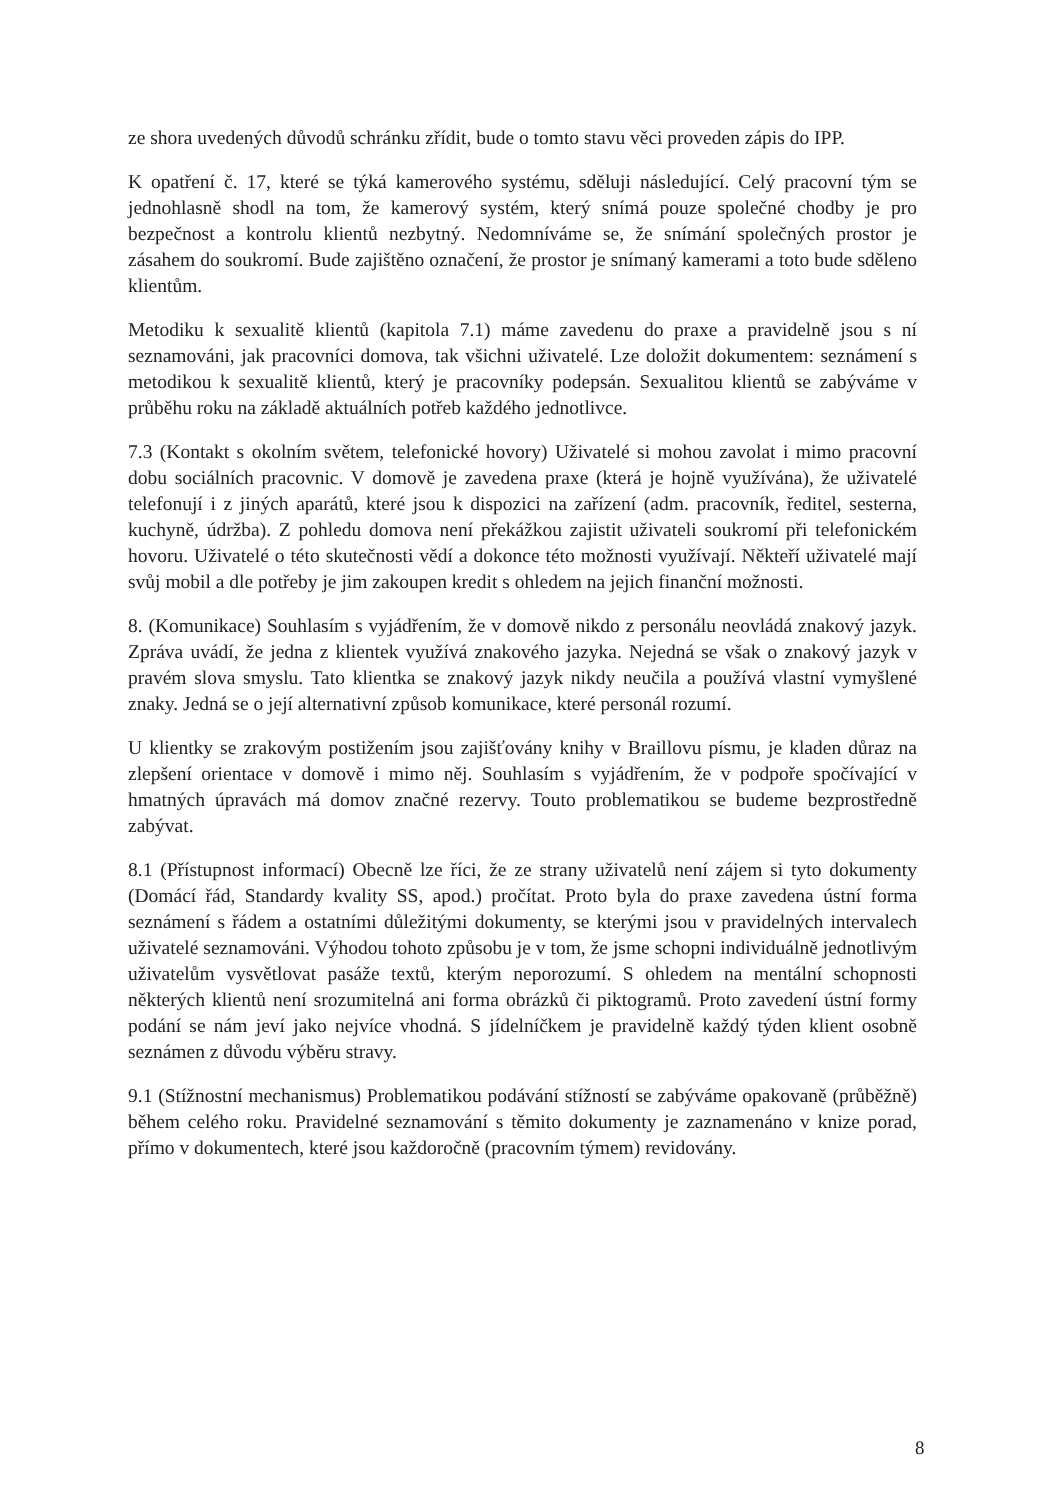ze shora uvedených důvodů schránku zřídit, bude o tomto stavu věci proveden zápis do IPP.
K opatření č. 17, které se týká kamerového systému, sděluji následující. Celý pracovní tým se jednohlasně shodl na tom, že kamerový systém, který snímá pouze společné chodby je pro bezpečnost a kontrolu klientů nezbytný. Nedomníváme se, že snímání společných prostor je zásahem do soukromí. Bude zajištěno označení, že prostor je snímaný kamerami a toto bude sděleno klientům.
Metodiku k sexualitě klientů (kapitola 7.1) máme zavedenu do praxe a pravidelně jsou s ní seznamováni, jak pracovníci domova, tak všichni uživatelé. Lze doložit dokumentem: seznámení s metodikou k sexualitě klientů, který je pracovníky podepsán. Sexualitou klientů se zabýváme v průběhu roku na základě aktuálních potřeb každého jednotlivce.
7.3 (Kontakt s okolním světem, telefonické hovory) Uživatelé si mohou zavolat i mimo pracovní dobu sociálních pracovnic. V domově je zavedena praxe (která je hojně využívána), že uživatelé telefonují i z jiných aparátů, které jsou k dispozici na zařízení (adm. pracovník, ředitel, sesterna, kuchyně, údržba). Z pohledu domova není překážkou zajistit uživateli soukromí při telefonickém hovoru. Uživatelé o této skutečnosti vědí a dokonce této možnosti využívají. Někteří uživatelé mají svůj mobil a dle potřeby je jim zakoupen kredit s ohledem na jejich finanční možnosti.
8. (Komunikace) Souhlasím s vyjádřením, že v domově nikdo z personálu neovládá znakový jazyk. Zpráva uvádí, že jedna z klientek využívá znakového jazyka. Nejedná se však o znakový jazyk v pravém slova smyslu. Tato klientka se znakový jazyk nikdy neučila a používá vlastní vymyšlené znaky. Jedná se o její alternativní způsob komunikace, které personál rozumí.
U klientky se zrakovým postižením jsou zajišťovány knihy v Braillovu písmu, je kladen důraz na zlepšení orientace v domově i mimo něj. Souhlasím s vyjádřením, že v podpoře spočívající v hmatných úpravách má domov značné rezervy. Touto problematikou se budeme bezprostředně zabývat.
8.1 (Přístupnost informací) Obecně lze říci, že ze strany uživatelů není zájem si tyto dokumenty (Domácí řád, Standardy kvality SS, apod.) pročítat. Proto byla do praxe zavedena ústní forma seznámení s řádem a ostatními důležitými dokumenty, se kterými jsou v pravidelných intervalech uživatelé seznamováni. Výhodou tohoto způsobu je v tom, že jsme schopni individuálně jednotlivým uživatelům vysvětlovat pasáže textů, kterým neporozumí. S ohledem na mentální schopnosti některých klientů není srozumitelná ani forma obrázků či piktogramů. Proto zavedení ústní formy podání se nám jeví jako nejvíce vhodná. S jídelníčkem je pravidelně každý týden klient osobně seznámen z důvodu výběru stravy.
9.1 (Stížnostní mechanismus) Problematikou podávání stížností se zabýváme opakovaně (průběžně) během celého roku. Pravidelné seznamování s těmito dokumenty je zaznamenáno v knize porad, přímo v dokumentech, které jsou každoročně (pracovním týmem) revidovány.
8